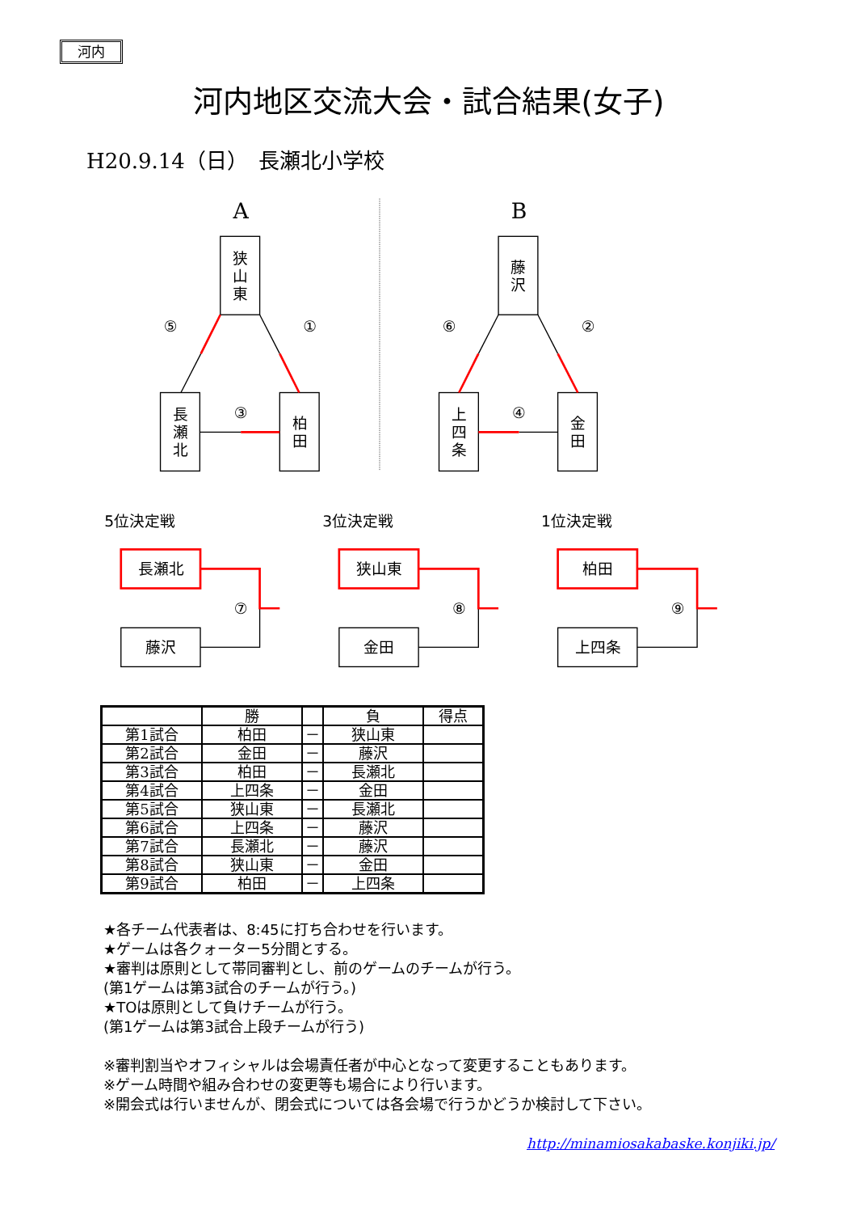河内
河内地区交流大会・試合結果(女子)
H20.9.14（日）　長瀬北小学校
A
B
狭
山
東
⑤
①
長
瀬
北
③
柏
田
藤
沢
⑥
②
上
四
条
④
金
田
5位決定戦
3位決定戦
1位決定戦
長瀬北
⑦
藤沢
狭山東
⑧
金田
柏田
⑨
上四条
| | 勝 | | 負 | 得点 |
| --- | --- | --- | --- | --- |
| 第1試合 | 柏田 | － | 狭山東 | |
| 第2試合 | 金田 | － | 藤沢 | |
| 第3試合 | 柏田 | － | 長瀬北 | |
| 第4試合 | 上四条 | － | 金田 | |
| 第5試合 | 狭山東 | － | 長瀬北 | |
| 第6試合 | 上四条 | － | 藤沢 | |
| 第7試合 | 長瀬北 | － | 藤沢 | |
| 第8試合 | 狭山東 | － | 金田 | |
| 第9試合 | 柏田 | － | 上四条 | |
★各チーム代表者は、8:45に打ち合わせを行います。
★ゲームは各クォーター5分間とする。
★審判は原則として帯同審判とし、前のゲームのチームが行う。
(第1ゲームは第3試合のチームが行う。)
★TOは原則として負けチームが行う。
(第1ゲームは第3試合上段チームが行う)
※審判割当やオフィシャルは会場責任者が中心となって変更することもあります。
※ゲーム時間や組み合わせの変更等も場合により行います。
※開会式は行いませんが、閉会式については各会場で行うかどうか検討して下さい。
http://minamiosakabaske.konjiki.jp/